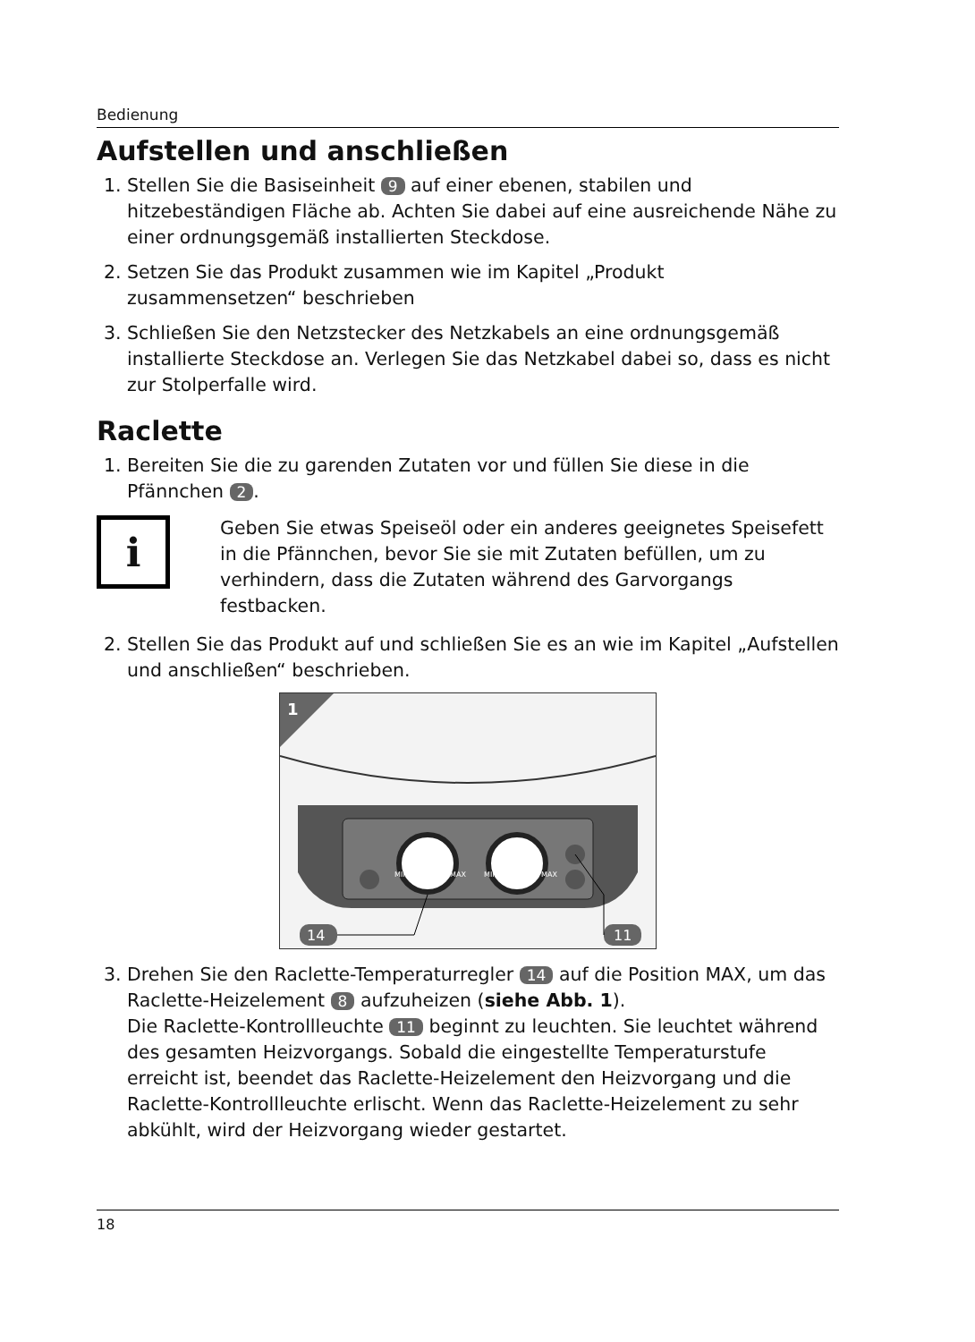Bedienung
Aufstellen und anschließen
1. Stellen Sie die Basiseinheit 9 auf einer ebenen, stabilen und hitzebeständigen Fläche ab. Achten Sie dabei auf eine ausreichende Nähe zu einer ordnungsge­mäß installierten Steckdose.
2. Setzen Sie das Produkt zusammen wie im Kapitel „Produkt zusammensetzen“ beschrieben
3. Schließen Sie den Netzstecker des Netzkabels an eine ordnungsgemäß installierte Steckdose an. Verlegen Sie das Netzkabel dabei so, dass es nicht zur Stolperfalle wird.
Raclette
1. Bereiten Sie die zu garenden Zutaten vor und füllen Sie diese in die Pfännchen 2.
i
Geben Sie etwas Speiseöl oder ein anderes geeignetes Speisefett in die Pfännchen, bevor Sie sie mit Zutaten befüllen, um zu verhindern, dass die Zutaten während des Garvorgangs festbacken.
2. Stellen Sie das Produkt auf und schließen Sie es an wie im Kapitel „Aufstellen und anschließen“ beschrieben.
1
MIN
MAX
MIN
MAX
14
11
3. Drehen Sie den Raclette-Temperaturregler 14 auf die Position MAX, um das Raclette-Heizelement 8 aufzuheizen (siehe Abb. 1).
Die Raclette-Kontrollleuchte 11 beginnt zu leuchten. Sie leuchtet während des gesamten Heizvorgangs. Sobald die eingestellte Temperaturstufe erreicht ist, beendet das Raclette-Heizelement den Heizvorgang und die Raclette-Kontroll­leuchte erlischt. Wenn das Raclette-Heizelement zu sehr abkühlt, wird der Heiz­vorgang wieder gestartet.
18